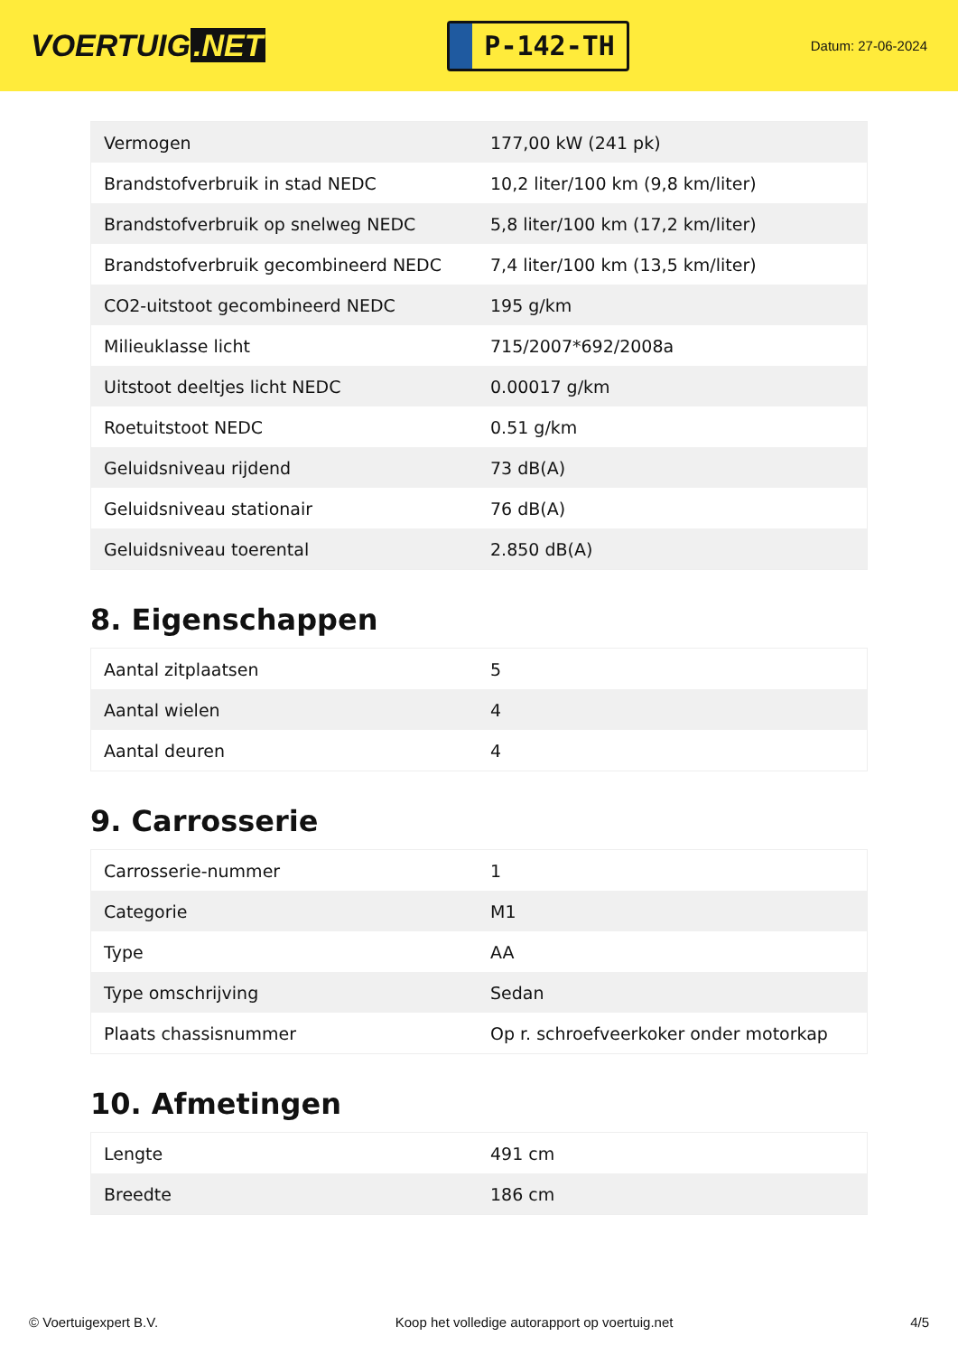VOERTUIG.NET
P-142-TH
Datum: 27-06-2024
| Vermogen | 177,00 kW (241 pk) |
| Brandstofverbruik in stad NEDC | 10,2 liter/100 km (9,8 km/liter) |
| Brandstofverbruik op snelweg NEDC | 5,8 liter/100 km (17,2 km/liter) |
| Brandstofverbruik gecombineerd NEDC | 7,4 liter/100 km (13,5 km/liter) |
| CO2-uitstoot gecombineerd NEDC | 195 g/km |
| Milieuklasse licht | 715/2007*692/2008a |
| Uitstoot deeltjes licht NEDC | 0.00017 g/km |
| Roetuitstoot NEDC | 0.51 g/km |
| Geluidsniveau rijdend | 73 dB(A) |
| Geluidsniveau stationair | 76 dB(A) |
| Geluidsniveau toerental | 2.850 dB(A) |
8. Eigenschappen
| Aantal zitplaatsen | 5 |
| Aantal wielen | 4 |
| Aantal deuren | 4 |
9. Carrosserie
| Carrosserie-nummer | 1 |
| Categorie | M1 |
| Type | AA |
| Type omschrijving | Sedan |
| Plaats chassisnummer | Op r. schroefveerkoker onder motorkap |
10. Afmetingen
| Lengte | 491 cm |
| Breedte | 186 cm |
© Voertuigexpert B.V. Koop het volledige autorapport op voertuig.net 4/5